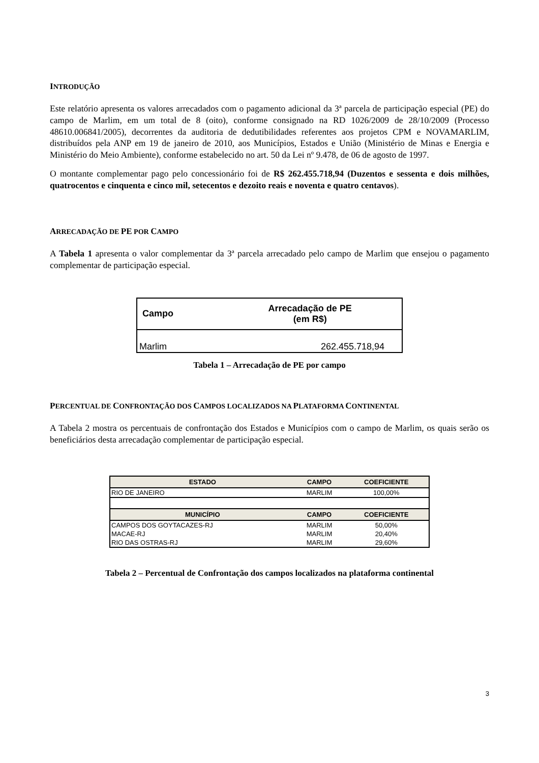INTRODUÇÃO
Este relatório apresenta os valores arrecadados com o pagamento adicional da 3ª parcela de participação especial (PE) do campo de Marlim, em um total de 8 (oito), conforme consignado na RD 1026/2009 de 28/10/2009 (Processo 48610.006841/2005), decorrentes da auditoria de dedutibilidades referentes aos projetos CPM e NOVAMARLIM, distribuídos pela ANP em 19 de janeiro de 2010, aos Municípios, Estados e União (Ministério de Minas e Energia e Ministério do Meio Ambiente), conforme estabelecido no art. 50 da Lei nº 9.478, de 06 de agosto de 1997.
O montante complementar pago pelo concessionário foi de R$ 262.455.718,94 (Duzentos e sessenta e dois milhões, quatrocentos e cinquenta e cinco mil, setecentos e dezoito reais e noventa e quatro centavos).
ARRECADAÇÃO DE PE POR CAMPO
A Tabela 1 apresenta o valor complementar da 3ª parcela arrecadado pelo campo de Marlim que ensejou o pagamento complementar de participação especial.
| Campo | Arrecadação de PE (em R$) |
| --- | --- |
| Marlim | 262.455.718,94 |
Tabela 1 – Arrecadação de PE por campo
PERCENTUAL DE CONFRONTAÇÃO DOS CAMPOS LOCALIZADOS NA PLATAFORMA CONTINENTAL
A Tabela 2 mostra os percentuais de confrontação dos Estados e Municípios com o campo de Marlim, os quais serão os beneficiários desta arrecadação complementar de participação especial.
| ESTADO | CAMPO | COEFICIENTE |
| --- | --- | --- |
| RIO DE JANEIRO | MARLIM | 100,00% |
| MUNICÍPIO | CAMPO | COEFICIENTE |
| CAMPOS DOS GOYTACAZES-RJ | MARLIM | 50,00% |
| MACAE-RJ | MARLIM | 20,40% |
| RIO DAS OSTRAS-RJ | MARLIM | 29,60% |
Tabela 2 – Percentual de Confrontação dos campos localizados na plataforma continental
3